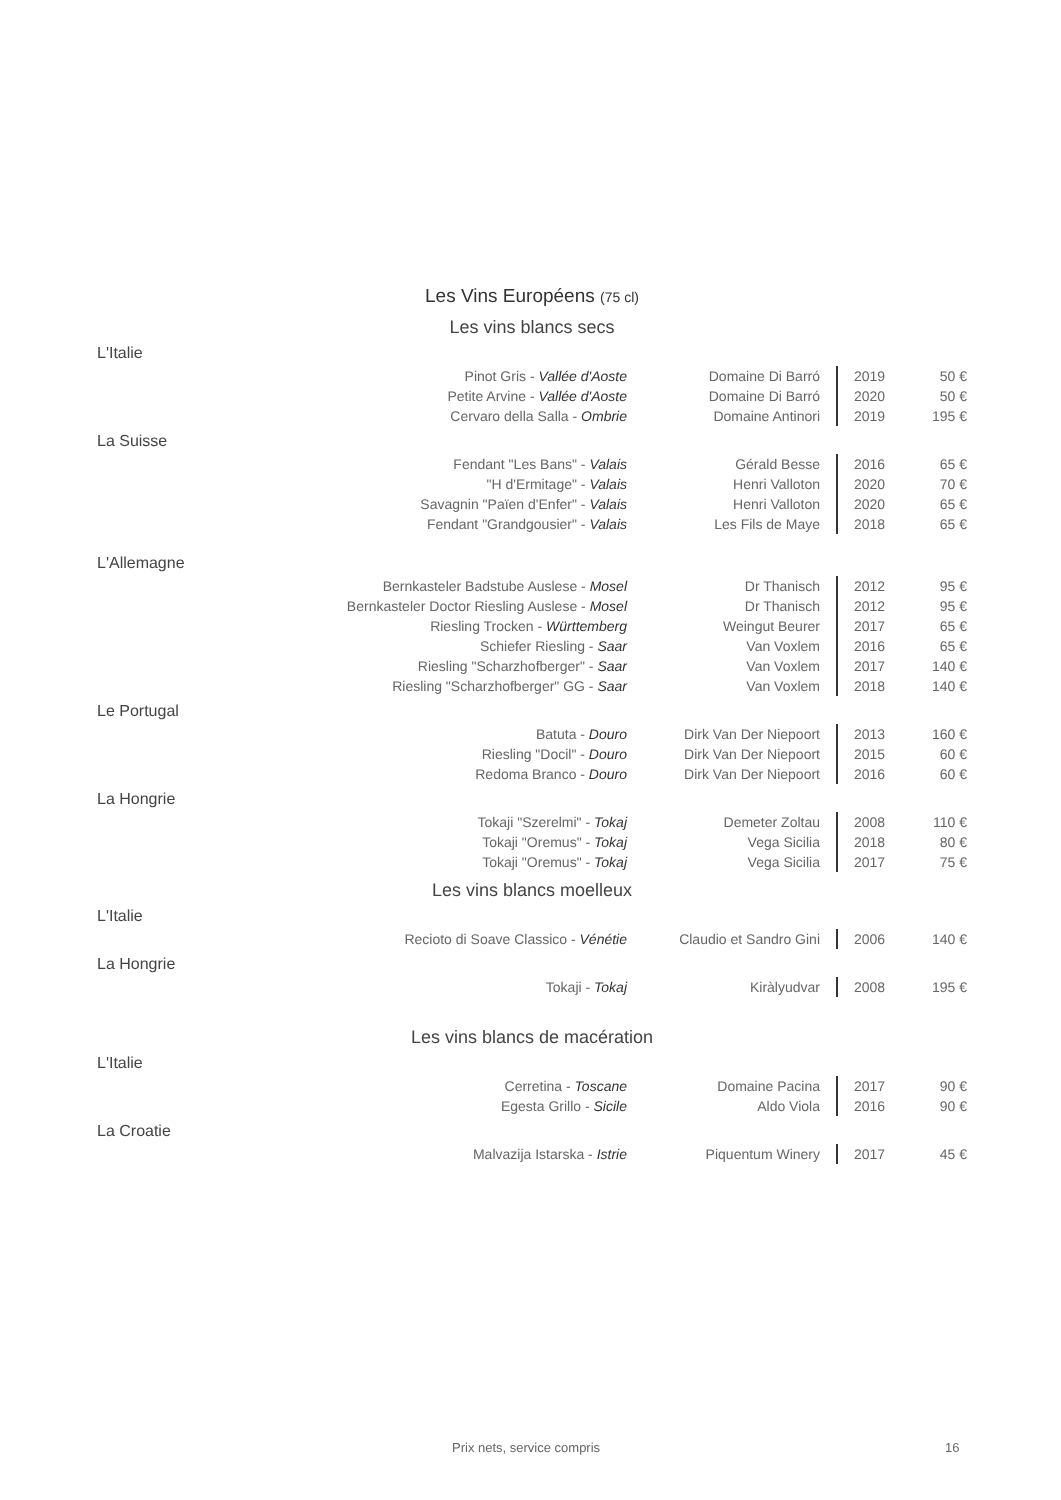Les Vins Européens (75 cl)
Les vins blancs secs
L'Italie
| Pinot Gris - Vallée d'Aoste | Domaine Di Barró | 2019 | 50 € |
| Petite Arvine - Vallée d'Aoste | Domaine Di Barró | 2020 | 50 € |
| Cervaro della Salla - Ombrie | Domaine Antinori | 2019 | 195 € |
La Suisse
| Fendant "Les Bans" - Valais | Gérald Besse | 2016 | 65 € |
| "H d'Ermitage" - Valais | Henri Valloton | 2020 | 70 € |
| Savagnin "Païen d'Enfer" - Valais | Henri Valloton | 2020 | 65 € |
| Fendant "Grandgousier" - Valais | Les Fils de Maye | 2018 | 65 € |
L'Allemagne
| Bernkasteler Badstube Auslese - Mosel | Dr Thanisch | 2012 | 95 € |
| Bernkasteler Doctor Riesling Auslese - Mosel | Dr Thanisch | 2012 | 95 € |
| Riesling Trocken - Württemberg | Weingut Beurer | 2017 | 65 € |
| Schiefer Riesling - Saar | Van Voxlem | 2016 | 65 € |
| Riesling "Scharzhofberger" - Saar | Van Voxlem | 2017 | 140 € |
| Riesling "Scharzhofberger" GG - Saar | Van Voxlem | 2018 | 140 € |
Le Portugal
| Batuta - Douro | Dirk Van Der Niepoort | 2013 | 160 € |
| Riesling "Docil" - Douro | Dirk Van Der Niepoort | 2015 | 60 € |
| Redoma Branco - Douro | Dirk Van Der Niepoort | 2016 | 60 € |
La Hongrie
| Tokaji "Szerelmi" - Tokaj | Demeter Zoltau | 2008 | 110 € |
| Tokaji "Oremus" - Tokaj | Vega Sicilia | 2018 | 80 € |
| Tokaji "Oremus" - Tokaj | Vega Sicilia | 2017 | 75 € |
Les vins blancs moelleux
L'Italie
| Recioto di Soave Classico - Vénétie | Claudio et Sandro Gini | 2006 | 140 € |
La Hongrie
| Tokaji - Tokaj | Kiràlyudvar | 2008 | 195 € |
Les vins blancs de macération
L'Italie
| Cerretina - Toscane | Domaine Pacina | 2017 | 90 € |
| Egesta Grillo - Sicile | Aldo Viola | 2016 | 90 € |
La Croatie
| Malvazija Istarska - Istrie | Piquentum Winery | 2017 | 45 € |
Prix nets, service compris 16